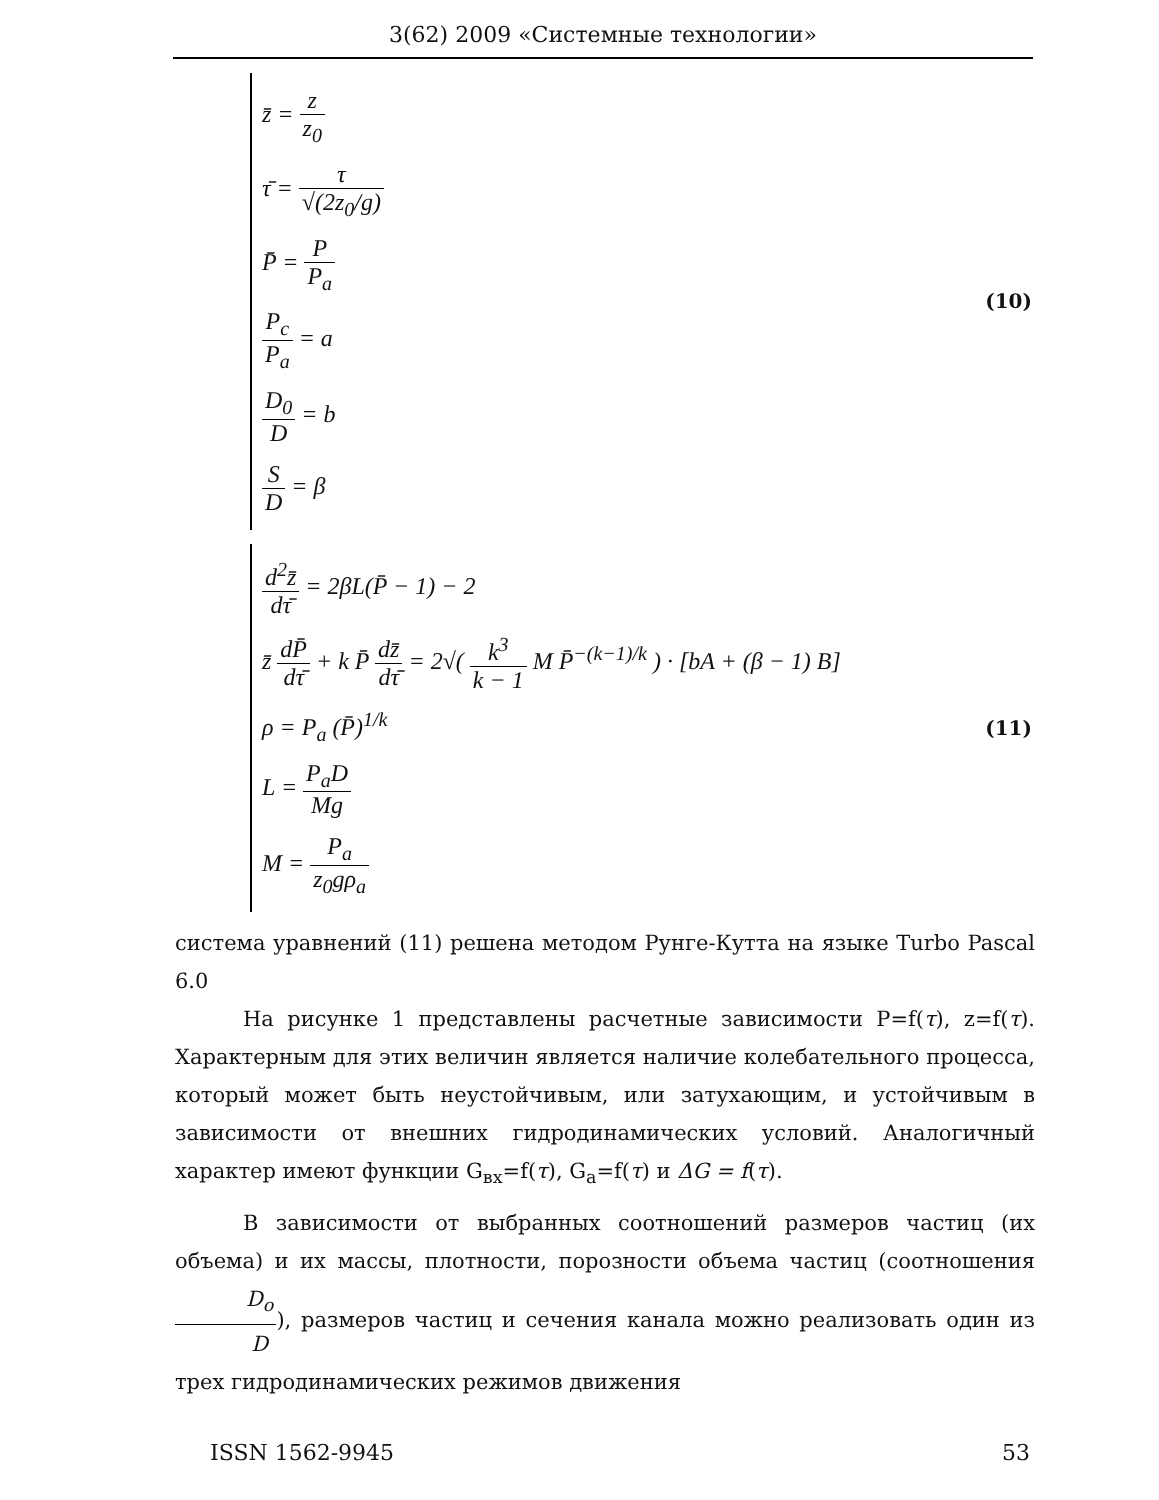3(62) 2009 «Системные технологии»
z̄ = z z<sub>0</sub>
τ̄ = τ √(2z<sub>0</sub>/g)
P̄ = P P<sub>a</sub>
P<sub>c</sub> P<sub>a</sub> = a
D<sub>0</sub> D = b
S D = β
(10)
d<sup>2</sup>z̄ dτ̄ = 2βL(P̄ − 1) − 2
z̄ dP̄ dτ̄ + k P̄ dz̄ dτ̄ = 2√( k<sup>3</sup> k − 1 M P̄<sup>−(k−1)/k</sup> ) · [bA + (β − 1) B]
ρ = P<sub>a</sub> (P̄)<sup>1/k</sup>
L = P<sub>a</sub>D Mg
M = P<sub>a</sub> z<sub>0</sub>gρ<sub>a</sub>
(11)
система уравнений (11) решена методом Рунге-Кутта на языке Turbo Pascal 6.0
На рисунке 1 представлены расчетные зависимости P=f(τ), z=f(τ). Характерным для этих величин является наличие колебательного процесса, который может быть неустойчивым, или затухающим, и устойчивым в зависимости от внешних гидродинамических условий. Аналогичный характер имеют функции G<sub>вх</sub>=f(τ), G<sub>a</sub>=f(τ) и ΔG = f(τ).
В зависимости от выбранных соотношений размеров частиц (их объема) и их массы, плотности, порозности объема частиц (соотношения D<sub>o</sub> D), размеров частиц и сечения канала можно реализовать один из трех гидродинамических режимов движения
ISSN 1562-9945 53